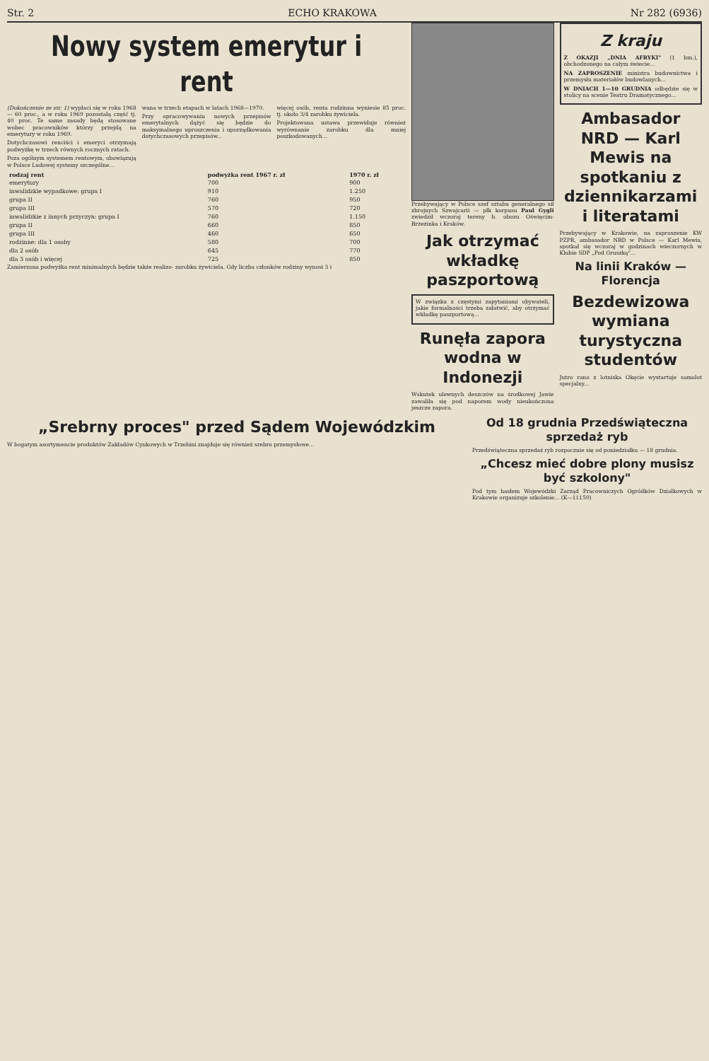Str. 2 ECHO KRAKOWA Nr 282 (6936)
Nowy system emerytur i rent
(Dokończenie ze str. 1) wypłaci się w roku 1968 — 60 proc., a w roku 1969 pozostałą część tj. 40 proc. Te same zasady będą stosowane wobec pracowników którzy przejdą na emerytury w roku 1969.
Dotychczasowi renciści i emeryci otrzymają podwyżkę w trzech równych rocznych ratach.
Poza ogólnym systemem rentowym, obowiązują w Polsce Ludowej systemy szczególne...
wana w trzech etapach w latach 1968—1970.
Przy opracowywaniu nowych przepisów emerytalnych dążyć się będzie do maksymalnego uproszczenia i uporządkowania dotychczasowych przepisów...
więcej osób, renta rodzinna wyniesie 85 proc. tj. około 3/4 zarobku żywiciela.
Projektowana ustawa przewiduje również wyrównanie zarobku dla mniej poszkodowanych...
| rodzaj rent | podwyżka rent 1967 r. zł | 1970 r. zł |
| --- | --- | --- |
| emerytury | 700 | 900 |
| inwalidzkie wypadkowe: grupa I | 910 | 1.250 |
| grupa II | 760 | 950 |
| grupa III | 570 | 720 |
| inwalidzkie z innych przyczyn: grupa I | 760 | 1.150 |
| grupa II | 660 | 850 |
| grupa III | 460 | 650 |
| rodzinne: dla 1 osoby | 580 | 700 |
| dla 2 osób | 645 | 770 |
| dla 3 osób i więcej | 725 | 850 |
Zamierzona podwyżka rent minimalnych będzie także realizo- zarobku żywiciela. Gdy liczba członków rodziny wynosi 3 i
Przebywający w Polsce szef sztabu generalnego sił zbrojnych Szwajcarii — płk korpusu Paul Gygli zwiedził wczoraj tereny b. obozu Oświęcim-Brzezinka i Kraków.
Jak otrzymać wkładkę paszportową
W związku z częstymi zapytaniami obywateli, jakie formalności trzeba załatwić, aby otrzymać wkładkę paszportową...
Runęła zapora wodna w Indonezji
Wskutek ulewnych deszczów na środkowej Jawie zawaliła się pod naporem wody nieukończona jeszcze zapora.
Z kraju
Z OKAZJI „DNIA AFRYKI" (1 bm.), obchodzonego na całym świecie...
NA ZAPROSZENIE ministra budownictwa i przemysłu materiałów budowlanych...
W DNIACH 1—10 GRUDNIA odbędzie się w stolicy na scenie Teatru Dramatycznego...
Ambasador NRD — Karl Mewis na spotkaniu z dziennikarzami i literatami
Przebywający w Krakowie, na zaproszenie KW PZPR, ambasador NRD w Polsce — Karl Mewis, spotkał się wczoraj w godzinach wieczornych w Klubie SDP „Pod Gruszką"...
Na linii Kraków — Florencja
Bezdewizowa wymiana turystyczna studentów
Jutro rano z lotniska Okęcie wystartuje samolot specjalny...
„Srebrny proces" przed Sądem Wojewódzkim
W bogatym asortymencie produktów Zakładów Cynkowych w Trzebini znajduje się również srebro przemysłowe...
Od 18 grudnia Przedświąteczna sprzedaż ryb
Przedświąteczna sprzedaż ryb rozpocznie się od poniedziałku — 18 grudnia.
„Chcesz mieć dobre plony musisz być szkolony"
Pod tym hasłem Wojewódzki Zarząd Pracowniczych Ogródków Działkowych w Krakowie organizuje szkolenie... (K—11150)